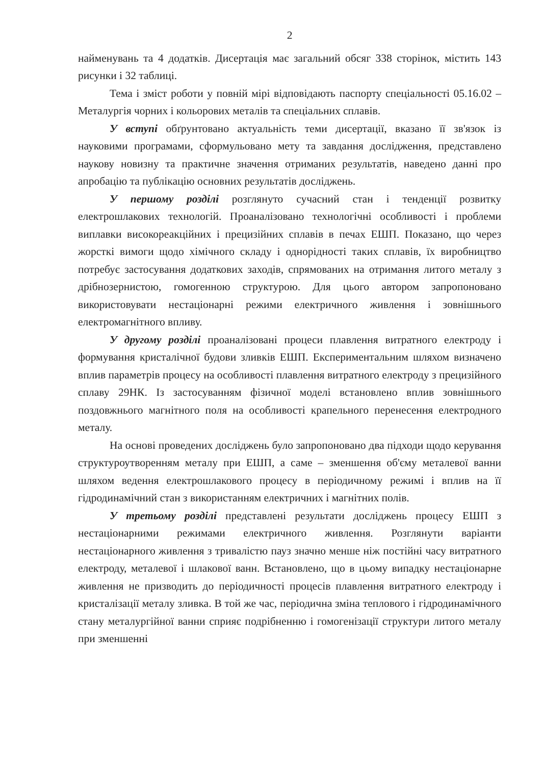2
найменувань та 4 додатків. Дисертація має загальний обсяг 338 сторінок, містить 143 рисунки і 32 таблиці.
Тема і зміст роботи у повній мірі відповідають паспорту спеціальності 05.16.02 – Металургія чорних і кольорових металів та спеціальних сплавів.
У вступі обґрунтовано актуальність теми дисертації, вказано її зв'язок із науковими програмами, сформульовано мету та завдання дослідження, представлено наукову новизну та практичне значення отриманих результатів, наведено данні про апробацію та публікацію основних результатів досліджень.
У першому розділі розглянуто сучасний стан і тенденції розвитку електрошлакових технологій. Проаналізовано технологічні особливості і проблеми виплавки високореакційних і прецизійних сплавів в печах ЕШП. Показано, що через жорсткі вимоги щодо хімічного складу і однорідності таких сплавів, їх виробництво потребує застосування додаткових заходів, спрямованих на отримання литого металу з дрібнозернистою, гомогенною структурою. Для цього автором запропоновано використовувати нестаціонарні режими електричного живлення і зовнішнього електромагнітного впливу.
У другому розділі проаналізовані процеси плавлення витратного електроду і формування кристалічної будови зливків ЕШП. Експериментальним шляхом визначено вплив параметрів процесу на особливості плавлення витратного електроду з прецизійного сплаву 29НК. Із застосуванням фізичної моделі встановлено вплив зовнішнього поздовжнього магнітного поля на особливості крапельного перенесення електродного металу.
На основі проведених досліджень було запропоновано два підходи щодо керування структуроутворенням металу при ЕШП, а саме – зменшення об'єму металевої ванни шляхом ведення електрошлакового процесу в періодичному режимі і вплив на її гідродинамічний стан з використанням електричних і магнітних полів.
У третьому розділі представлені результати досліджень процесу ЕШП з нестаціонарними режимами електричного живлення. Розглянути варіанти нестаціонарного живлення з тривалістю пауз значно менше ніж постійні часу витратного електроду, металевої і шлакової ванн. Встановлено, що в цьому випадку нестаціонарне живлення не призводить до періодичності процесів плавлення витратного електроду і кристалізації металу зливка. В той же час, періодична зміна теплового і гідродинамічного стану металургійної ванни сприяє подрібненню і гомогенізації структури литого металу при зменшенні